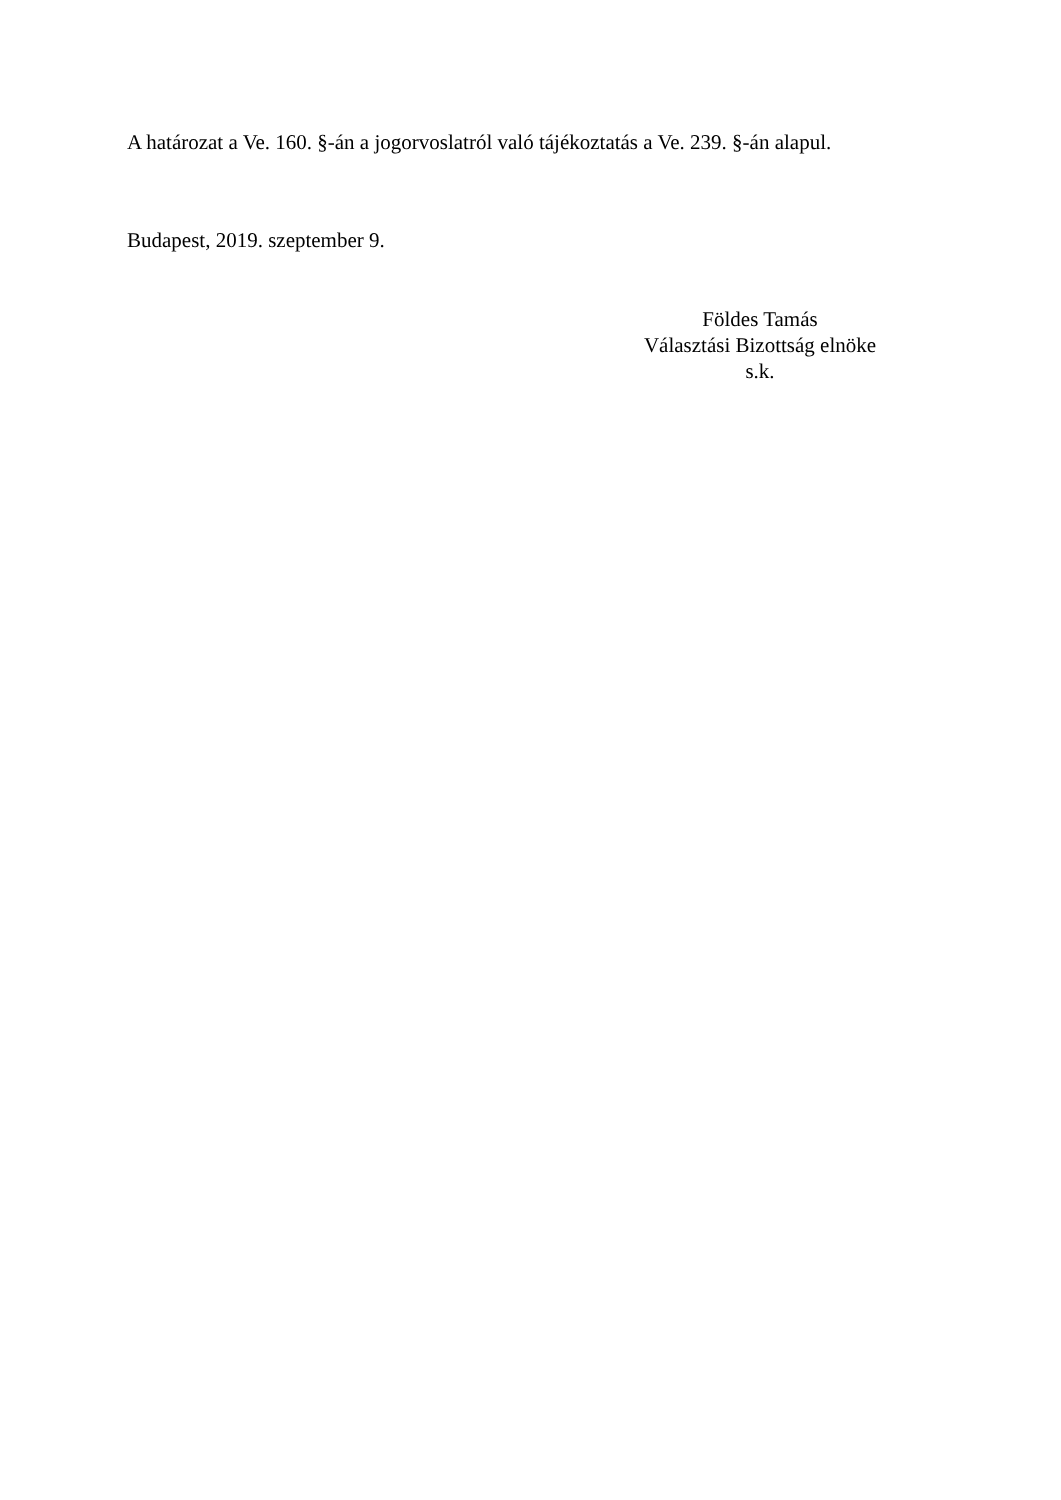A határozat a Ve. 160. §-án a jogorvoslatról való tájékoztatás a Ve. 239. §-án alapul.
Budapest, 2019. szeptember 9.
Földes Tamás
Választási Bizottság elnöke
s.k.